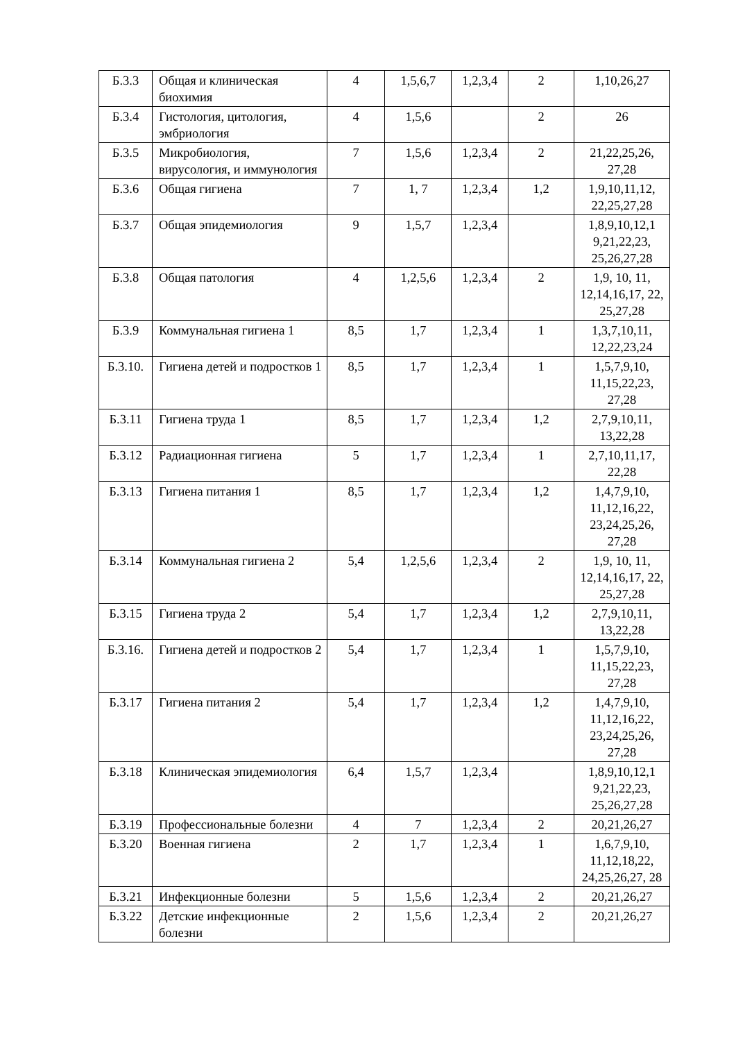| Б.3.3 | Общая и клиническая биохимия | 4 | 1,5,6,7 | 1,2,3,4 | 2 | 1,10,26,27 |
| Б.3.4 | Гистология, цитология, эмбриология | 4 | 1,5,6 | | 2 | 26 |
| Б.3.5 | Микробиология, вирусология, и иммунология | 7 | 1,5,6 | 1,2,3,4 | 2 | 21,22,25,26, 27,28 |
| Б.3.6 | Общая гигиена | 7 | 1, 7 | 1,2,3,4 | 1,2 | 1,9,10,11,12, 22,25,27,28 |
| Б.3.7 | Общая эпидемиология | 9 | 1,5,7 | 1,2,3,4 | | 1,8,9,10,12,1 9,21,22,23, 25,26,27,28 |
| Б.3.8 | Общая патология | 4 | 1,2,5,6 | 1,2,3,4 | 2 | 1,9, 10, 11, 12,14,16,17, 22, 25,27,28 |
| Б.3.9 | Коммунальная гигиена 1 | 8,5 | 1,7 | 1,2,3,4 | 1 | 1,3,7,10,11, 12,22,23,24 |
| Б.3.10. | Гигиена детей и подростков 1 | 8,5 | 1,7 | 1,2,3,4 | 1 | 1,5,7,9,10, 11,15,22,23, 27,28 |
| Б.3.11 | Гигиена труда 1 | 8,5 | 1,7 | 1,2,3,4 | 1,2 | 2,7,9,10,11, 13,22,28 |
| Б.3.12 | Радиационная гигиена | 5 | 1,7 | 1,2,3,4 | 1 | 2,7,10,11,17, 22,28 |
| Б.3.13 | Гигиена питания 1 | 8,5 | 1,7 | 1,2,3,4 | 1,2 | 1,4,7,9,10, 11,12,16,22, 23,24,25,26, 27,28 |
| Б.3.14 | Коммунальная гигиена 2 | 5,4 | 1,2,5,6 | 1,2,3,4 | 2 | 1,9, 10, 11, 12,14,16,17, 22, 25,27,28 |
| Б.3.15 | Гигиена труда 2 | 5,4 | 1,7 | 1,2,3,4 | 1,2 | 2,7,9,10,11, 13,22,28 |
| Б.3.16. | Гигиена детей и подростков 2 | 5,4 | 1,7 | 1,2,3,4 | 1 | 1,5,7,9,10, 11,15,22,23, 27,28 |
| Б.3.17 | Гигиена питания 2 | 5,4 | 1,7 | 1,2,3,4 | 1,2 | 1,4,7,9,10, 11,12,16,22, 23,24,25,26, 27,28 |
| Б.3.18 | Клиническая эпидемиология | 6,4 | 1,5,7 | 1,2,3,4 | | 1,8,9,10,12,1 9,21,22,23, 25,26,27,28 |
| Б.3.19 | Профессиональные болезни | 4 | 7 | 1,2,3,4 | 2 | 20,21,26,27 |
| Б.3.20 | Военная гигиена | 2 | 1,7 | 1,2,3,4 | 1 | 1,6,7,9,10, 11,12,18,22, 24,25,26,27, 28 |
| Б.3.21 | Инфекционные болезни | 5 | 1,5,6 | 1,2,3,4 | 2 | 20,21,26,27 |
| Б.3.22 | Детские инфекционные болезни | 2 | 1,5,6 | 1,2,3,4 | 2 | 20,21,26,27 |